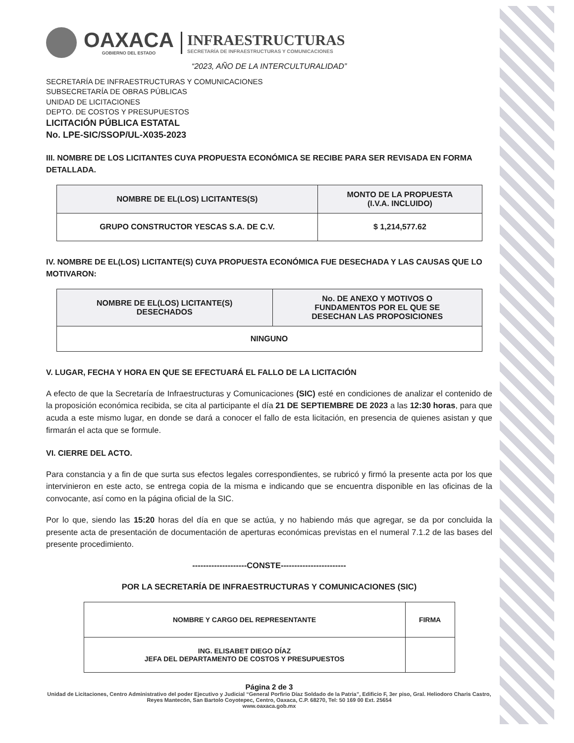OAXACA
GOBIERNO DEL ESTADO
INFRAESTRUCTURAS
SECRETARÍA DE INFRAESTRUCTURAS Y COMUNICACIONES
“2023, AÑO DE LA INTERCULTURALIDAD”
SECRETARÍA DE INFRAESTRUCTURAS Y COMUNICACIONES
SUBSECRETARÍA DE OBRAS PÚBLICAS
UNIDAD DE LICITACIONES
DEPTO. DE COSTOS Y PRESUPUESTOS
LICITACIÓN PÚBLICA ESTATAL
No. LPE-SIC/SSOP/UL-X035-2023
III. NOMBRE DE LOS LICITANTES CUYA PROPUESTA ECONÓMICA SE RECIBE PARA SER REVISADA EN FORMA DETALLADA.
| NOMBRE DE EL(LOS) LICITANTES(S) | MONTO DE LA PROPUESTA (I.V.A. INCLUIDO) |
| --- | --- |
| GRUPO CONSTRUCTOR YESCAS S.A. DE C.V. | $ 1,214,577.62 |
IV. NOMBRE DE EL(LOS) LICITANTE(S) CUYA PROPUESTA ECONÓMICA FUE DESECHADA Y LAS CAUSAS QUE LO MOTIVARON:
| NOMBRE DE EL(LOS) LICITANTE(S) DESECHADOS | No. DE ANEXO Y MOTIVOS O FUNDAMENTOS POR EL QUE SE DESECHAN LAS PROPOSICIONES |
| --- | --- |
| NINGUNO | |
V. LUGAR, FECHA Y HORA EN QUE SE EFECTUARÁ EL FALLO DE LA LICITACIÓN
A efecto de que la Secretaría de Infraestructuras y Comunicaciones (SIC) esté en condiciones de analizar el contenido de la proposición económica recibida, se cita al participante el día 21 DE SEPTIEMBRE DE 2023 a las 12:30 horas, para que acuda a este mismo lugar, en donde se dará a conocer el fallo de esta licitación, en presencia de quienes asistan y que firmarán el acta que se formule.
VI. CIERRE DEL ACTO.
Para constancia y a fin de que surta sus efectos legales correspondientes, se rubricó y firmó la presente acta por los que intervinieron en este acto, se entrega copia de la misma e indicando que se encuentra disponible en las oficinas de la convocante, así como en la página oficial de la SIC.
Por lo que, siendo las 15:20 horas del día en que se actúa, y no habiendo más que agregar, se da por concluida la presente acta de presentación de documentación de aperturas económicas previstas en el numeral 7.1.2 de las bases del presente procedimiento.
--------------------CONSTE------------------------
POR LA SECRETARÍA DE INFRAESTRUCTURAS Y COMUNICACIONES (SIC)
| NOMBRE Y CARGO DEL REPRESENTANTE | FIRMA |
| ING. ELISABET DIEGO DÍAZ JEFA DEL DEPARTAMENTO DE COSTOS Y PRESUPUESTOS | |
Página 2 de 3
Unidad de Licitaciones, Centro Administrativo del poder Ejecutivo y Judicial “General Porfirio Díaz Soldado de la Patria”, Edificio F, 3er piso, Gral. Heliodoro Charis Castro, Reyes Mantecón, San Bartolo Coyotepec, Centro, Oaxaca, C.P. 68270, Tel: 50 169 00 Ext. 25654
www.oaxaca.gob.mx